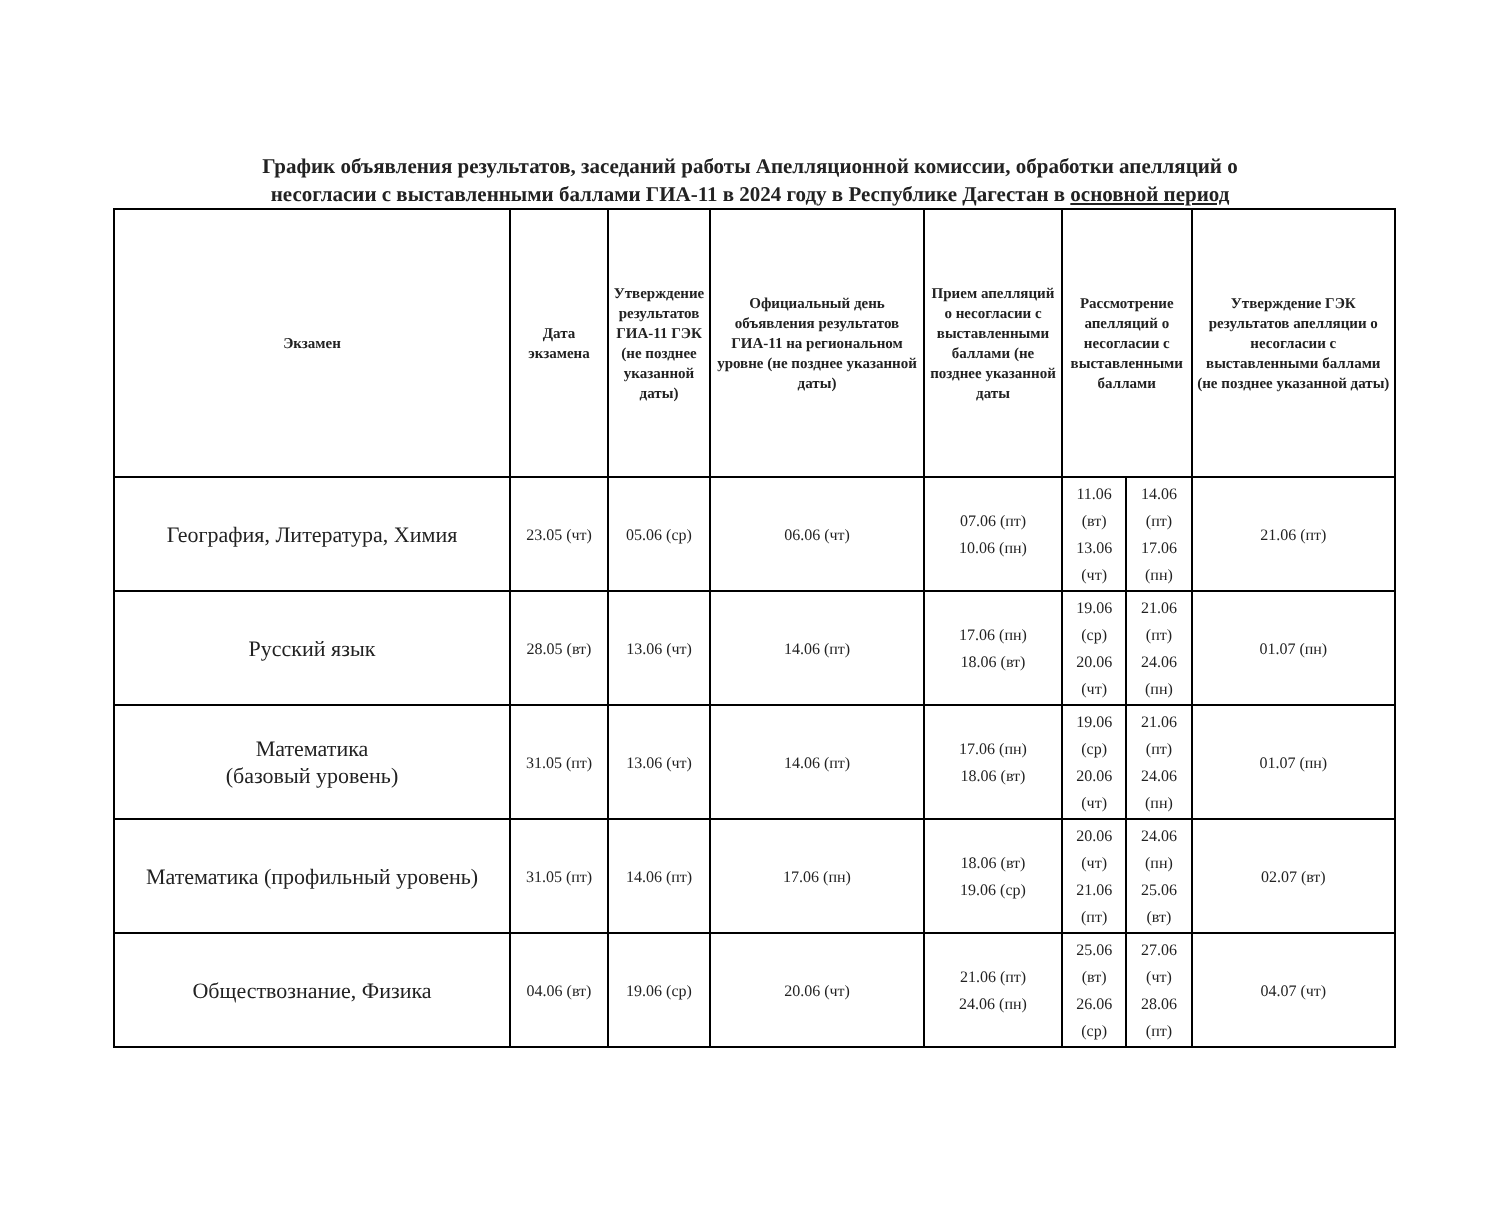График объявления результатов, заседаний работы Апелляционной комиссии, обработки апелляций о
несогласии с выставленными баллами ГИА-11 в 2024 году в Республике Дагестан в основной период
| Экзамен | Дата экзамена | Утверждение результатов ГИА-11 ГЭК (не позднее указанной даты) | Официальный день объявления результатов ГИА-11 на региональном уровне (не позднее указанной даты) | Прием апелляций о несогласии с выставленными баллами (не позднее указанной даты | Рассмотрение апелляций о несогласии с выставленными баллами | | Утверждение ГЭК результатов апелляции о несогласии с выставленными баллами (не позднее указанной даты) |
| --- | --- | --- | --- | --- | --- | --- | --- |
| География, Литература, Химия | 23.05 (чт) | 05.06 (ср) | 06.06 (чт) | 07.06 (пт) 10.06 (пн) | 11.06 (вт) 13.06 (чт) | 14.06 (пт) 17.06 (пн) | 21.06 (пт) |
| Русский язык | 28.05 (вт) | 13.06 (чт) | 14.06 (пт) | 17.06 (пн) 18.06 (вт) | 19.06 (ср) 20.06 (чт) | 21.06 (пт) 24.06 (пн) | 01.07 (пн) |
| Математика (базовый уровень) | 31.05 (пт) | 13.06 (чт) | 14.06 (пт) | 17.06 (пн) 18.06 (вт) | 19.06 (ср) 20.06 (чт) | 21.06 (пт) 24.06 (пн) | 01.07 (пн) |
| Математика (профильный уровень) | 31.05 (пт) | 14.06 (пт) | 17.06 (пн) | 18.06 (вт) 19.06 (ср) | 20.06 (чт) 21.06 (пт) | 24.06 (пн) 25.06 (вт) | 02.07 (вт) |
| Обществознание, Физика | 04.06 (вт) | 19.06 (ср) | 20.06 (чт) | 21.06 (пт) 24.06 (пн) | 25.06 (вт) 26.06 (ср) | 27.06 (чт) 28.06 (пт) | 04.07 (чт) |